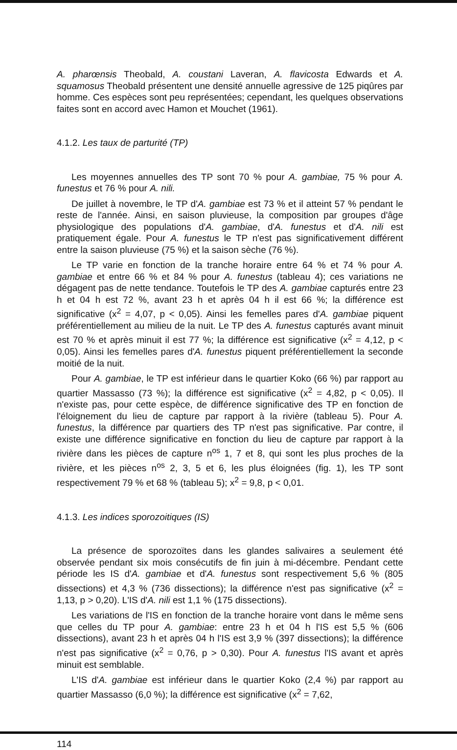A. pharœnsis Theobald, A. coustani Laveran, A. flavicosta Edwards et A. squamosus Theobald présentent une densité annuelle agressive de 125 piqûres par homme. Ces espèces sont peu représentées; cependant, les quelques observations faites sont en accord avec Hamon et Mouchet (1961).
4.1.2. Les taux de parturité (TP)
Les moyennes annuelles des TP sont 70 % pour A. gambiae, 75 % pour A. funestus et 76 % pour A. nili.
De juillet à novembre, le TP d'A. gambiae est 73 % et il atteint 57 % pendant le reste de l'année. Ainsi, en saison pluvieuse, la composition par groupes d'âge physiologique des populations d'A. gambiae, d'A. funestus et d'A. nili est pratiquement égale. Pour A. funestus le TP n'est pas significativement différent entre la saison pluvieuse (75 %) et la saison sèche (76 %).
Le TP varie en fonction de la tranche horaire entre 64 % et 74 % pour A. gambiae et entre 66 % et 84 % pour A. funestus (tableau 4); ces variations ne dégagent pas de nette tendance. Toutefois le TP des A. gambiae capturés entre 23 h et 04 h est 72 %, avant 23 h et après 04 h il est 66 %; la différence est significative (x<sup>2</sup> = 4,07, p < 0,05). Ainsi les femelles pares d'A. gambiae piquent préférentiellement au milieu de la nuit. Le TP des A. funestus capturés avant minuit est 70 % et après minuit il est 77 %; la différence est significative (x<sup>2</sup> = 4,12, p < 0,05). Ainsi les femelles pares d'A. funestus piquent préférentiellement la seconde moitié de la nuit.
Pour A. gambiae, le TP est inférieur dans le quartier Koko (66 %) par rapport au quartier Massasso (73 %); la différence est significative (x<sup>2</sup> = 4,82, p < 0,05). Il n'existe pas, pour cette espèce, de différence significative des TP en fonction de l'éloignement du lieu de capture par rapport à la rivière (tableau 5). Pour A. funestus, la différence par quartiers des TP n'est pas significative. Par contre, il existe une différence significative en fonction du lieu de capture par rapport à la rivière dans les pièces de capture n<sup>os</sup> 1, 7 et 8, qui sont les plus proches de la rivière, et les pièces n<sup>os</sup> 2, 3, 5 et 6, les plus éloignées (fig. 1), les TP sont respectivement 79 % et 68 % (tableau 5); x<sup>2</sup> = 9,8, p < 0,01.
4.1.3. Les indices sporozoitiques (IS)
La présence de sporozoïtes dans les glandes salivaires a seulement été observée pendant six mois consécutifs de fin juin à mi-décembre. Pendant cette période les IS d'A. gambiae et d'A. funestus sont respectivement 5,6 % (805 dissections) et 4,3 % (736 dissections); la différence n'est pas significative (x<sup>2</sup> = 1,13, p > 0,20). L'IS d'A. nili est 1,1 % (175 dissections).
Les variations de l'IS en fonction de la tranche horaire vont dans le même sens que celles du TP pour A. gambiae: entre 23 h et 04 h l'IS est 5,5 % (606 dissections), avant 23 h et après 04 h l'IS est 3,9 % (397 dissections); la différence n'est pas significative (x<sup>2</sup> = 0,76, p > 0,30). Pour A. funestus l'IS avant et après minuit est semblable.
L'IS d'A. gambiae est inférieur dans le quartier Koko (2,4 %) par rapport au quartier Massasso (6,0 %); la différence est significative (x<sup>2</sup> = 7,62,
114